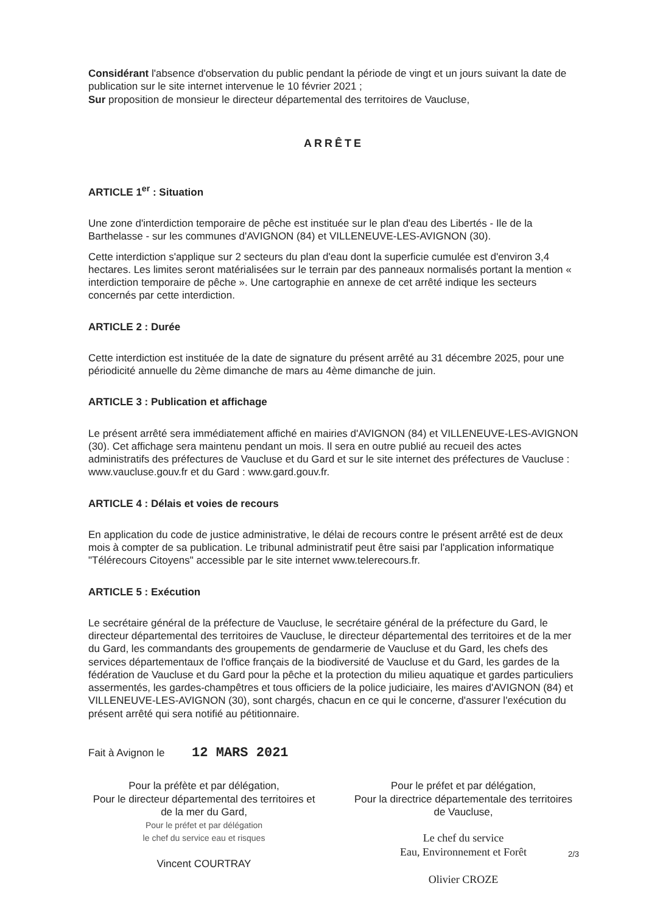Considérant l'absence d'observation du public pendant la période de vingt et un jours suivant la date de publication sur le site internet intervenue le 10 février 2021 ;
Sur proposition de monsieur le directeur départemental des territoires de Vaucluse,
ARRÊTE
ARTICLE 1<sup>er</sup> : Situation
Une zone d'interdiction temporaire de pêche est instituée sur le plan d'eau des Libertés - Ile de la Barthelasse - sur les communes d'AVIGNON (84) et VILLENEUVE-LES-AVIGNON (30).
Cette interdiction s'applique sur 2 secteurs du plan d'eau dont la superficie cumulée est d'environ 3,4 hectares. Les limites seront matérialisées sur le terrain par des panneaux normalisés portant la mention « interdiction temporaire de pêche ». Une cartographie en annexe de cet arrêté indique les secteurs concernés par cette interdiction.
ARTICLE 2 : Durée
Cette interdiction est instituée de la date de signature du présent arrêté au 31 décembre 2025, pour une périodicité annuelle du 2ème dimanche de mars au 4ème dimanche de juin.
ARTICLE 3 : Publication et affichage
Le présent arrêté sera immédiatement affiché en mairies d'AVIGNON (84) et VILLENEUVE-LES-AVIGNON (30). Cet affichage sera maintenu pendant un mois. Il sera en outre publié au recueil des actes administratifs des préfectures de Vaucluse et du Gard et sur le site internet des préfectures de Vaucluse : www.vaucluse.gouv.fr et du Gard : www.gard.gouv.fr.
ARTICLE 4 : Délais et voies de recours
En application du code de justice administrative, le délai de recours contre le présent arrêté est de deux mois à compter de sa publication. Le tribunal administratif peut être saisi par l'application informatique "Télérecours Citoyens" accessible par le site internet www.telerecours.fr.
ARTICLE 5 : Exécution
Le secrétaire général de la préfecture de Vaucluse, le secrétaire général de la préfecture du Gard, le directeur départemental des territoires de Vaucluse, le directeur départemental des territoires et de la mer du Gard, les commandants des groupements de gendarmerie de Vaucluse et du Gard, les chefs des services départementaux de l'office français de la biodiversité de Vaucluse et du Gard, les gardes de la fédération de Vaucluse et du Gard pour la pêche et la protection du milieu aquatique et gardes particuliers assermentés, les gardes-champêtres et tous officiers de la police judiciaire, les maires d'AVIGNON (84) et VILLENEUVE-LES-AVIGNON (30), sont chargés, chacun en ce qui le concerne, d'assurer l'exécution du présent arrêté qui sera notifié au pétitionnaire.
Fait à Avignon le 12 MARS 2021
Pour la préfète et par délégation,
Pour le directeur départemental des territoires et de la mer du Gard,
Pour le préfet et par délégation
le chef du service eau et risques
Vincent COURTRAY
Pour le préfet et par délégation,
Pour la directrice départementale des territoires de Vaucluse,
Le chef du service
Eau, Environnement et Forêt
Olivier CROZE
2/3